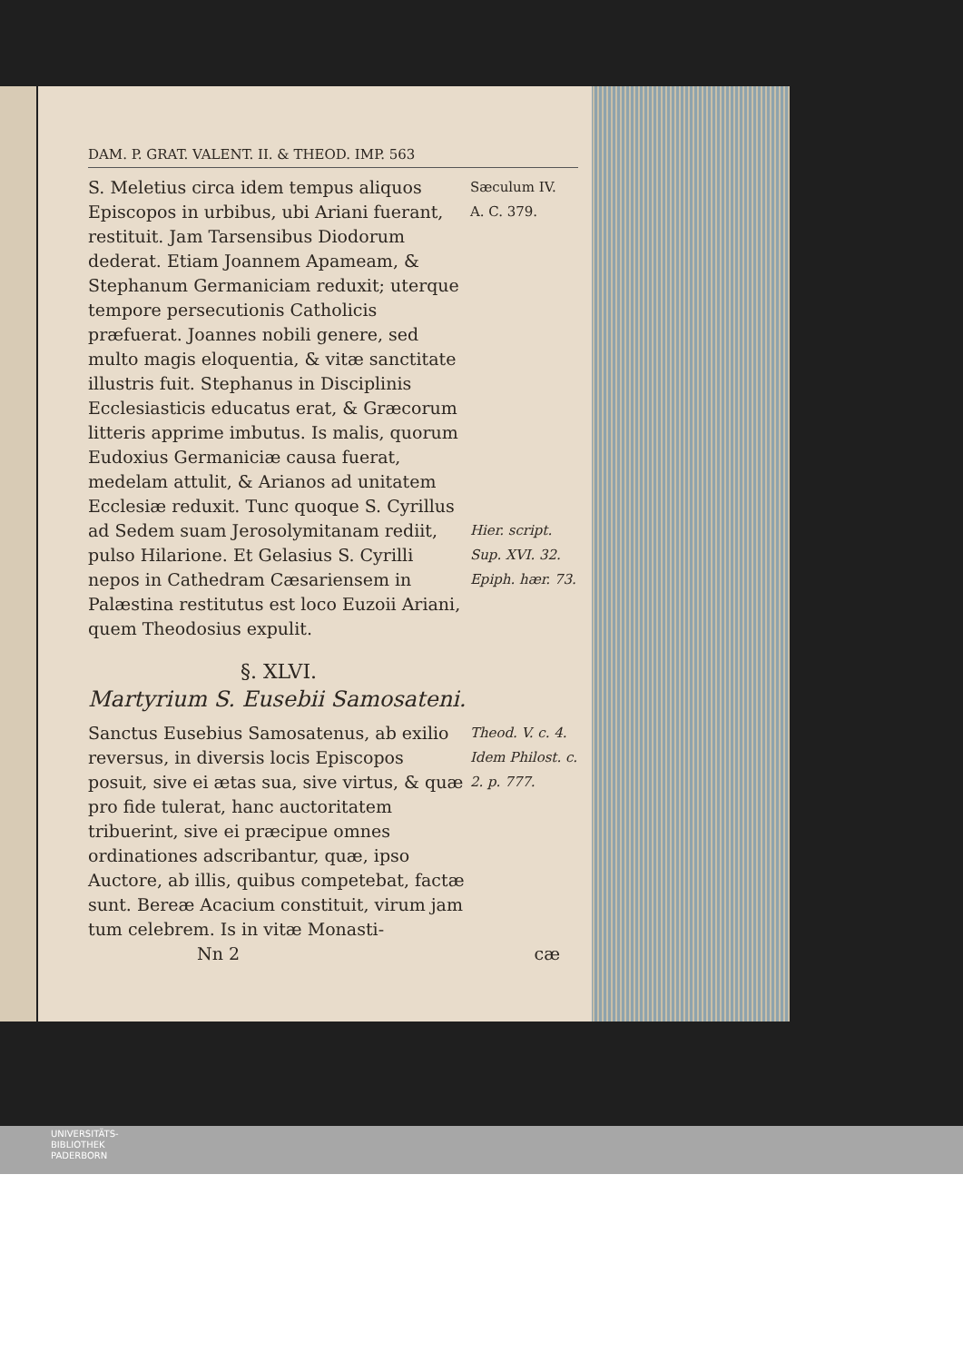DAM. P. GRAT. VALENT. II. & THEOD. IMP. 563
S. Meletius circa idem tempus aliquos Episcopos in urbibus, ubi Ariani fuerant, restituit. Jam Tarsensibus Diodorum dederat. Etiam Joannem Apameam, & Stephanum Germaniciam reduxit; uterque tempore persecutionis Catholicis præfuerat. Joannes nobili genere, sed multo magis eloquentia, & vitæ sanctitate illustris fuit. Stephanus in Disciplinis Ecclesiasticis educatus erat, & Græcorum litteris apprime imbutus. Is malis, quorum Eudoxius Germaniciæ causa fuerat, medelam attulit, & Arianos ad unitatem Ecclesiæ reduxit. Tunc quoque S. Cyrillus ad Sedem suam Jerosolymitanam rediit, pulso Hilarione. Et Gelasius S. Cyrilli nepos in Cathedram Cæsariensem in Palæstina restitutus est loco Euzoii Ariani, quem Theodosius expulit.
Sæculum IV.
A. C. 379.
Hier. script. Sup. XVI. 32. Epiph. hær. 73.
§. XLVI.
Martyrium S. Eusebii Samosateni.
Sanctus Eusebius Samosatenus, ab exilio reversus, in diversis locis Episcopos posuit, sive ei ætas sua, sive virtus, & quæ pro fide tulerat, hanc auctoritatem tribuerint, sive ei præcipue omnes ordinationes adscribantur, quæ, ipso Auctore, ab illis, quibus competebat, factæ sunt. Bereæ Acacium constituit, virum jam tum celebrem. Is in vitæ Monasti-
Theod. V. c. 4. Idem Philost. c. 2. p. 777.
Nn 2 cæ
UNIVERSITÄTS-
BIBLIOTHEK
PADERBORN